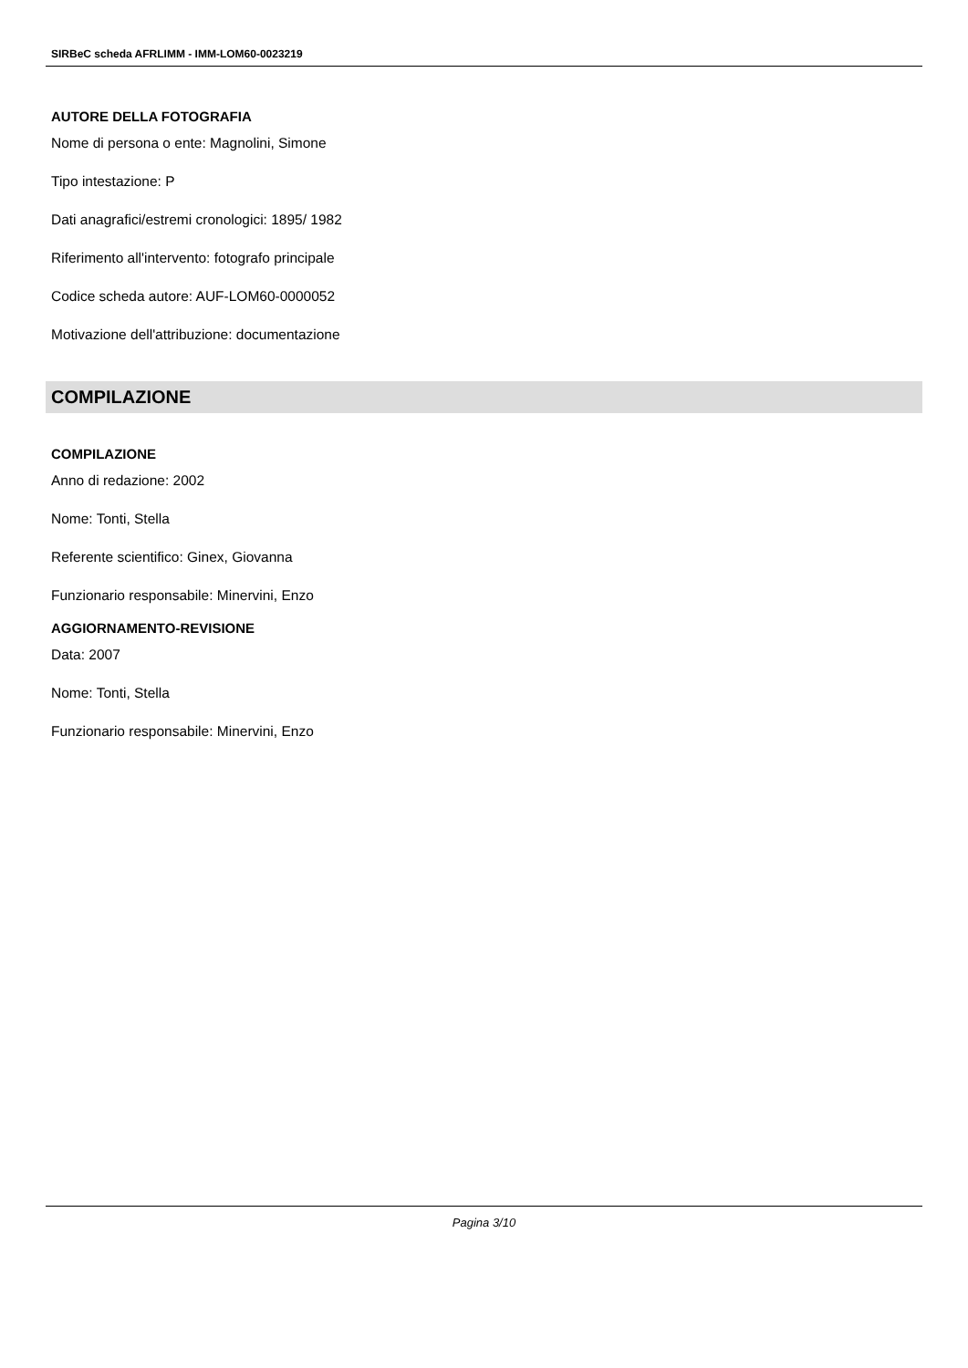SIRBeC scheda AFRLIMM - IMM-LOM60-0023219
AUTORE DELLA FOTOGRAFIA
Nome di persona o ente: Magnolini, Simone
Tipo intestazione: P
Dati anagrafici/estremi cronologici: 1895/ 1982
Riferimento all'intervento: fotografo principale
Codice scheda autore: AUF-LOM60-0000052
Motivazione dell'attribuzione: documentazione
COMPILAZIONE
COMPILAZIONE
Anno di redazione: 2002
Nome: Tonti, Stella
Referente scientifico: Ginex, Giovanna
Funzionario responsabile: Minervini, Enzo
AGGIORNAMENTO-REVISIONE
Data: 2007
Nome: Tonti, Stella
Funzionario responsabile: Minervini, Enzo
Pagina 3/10